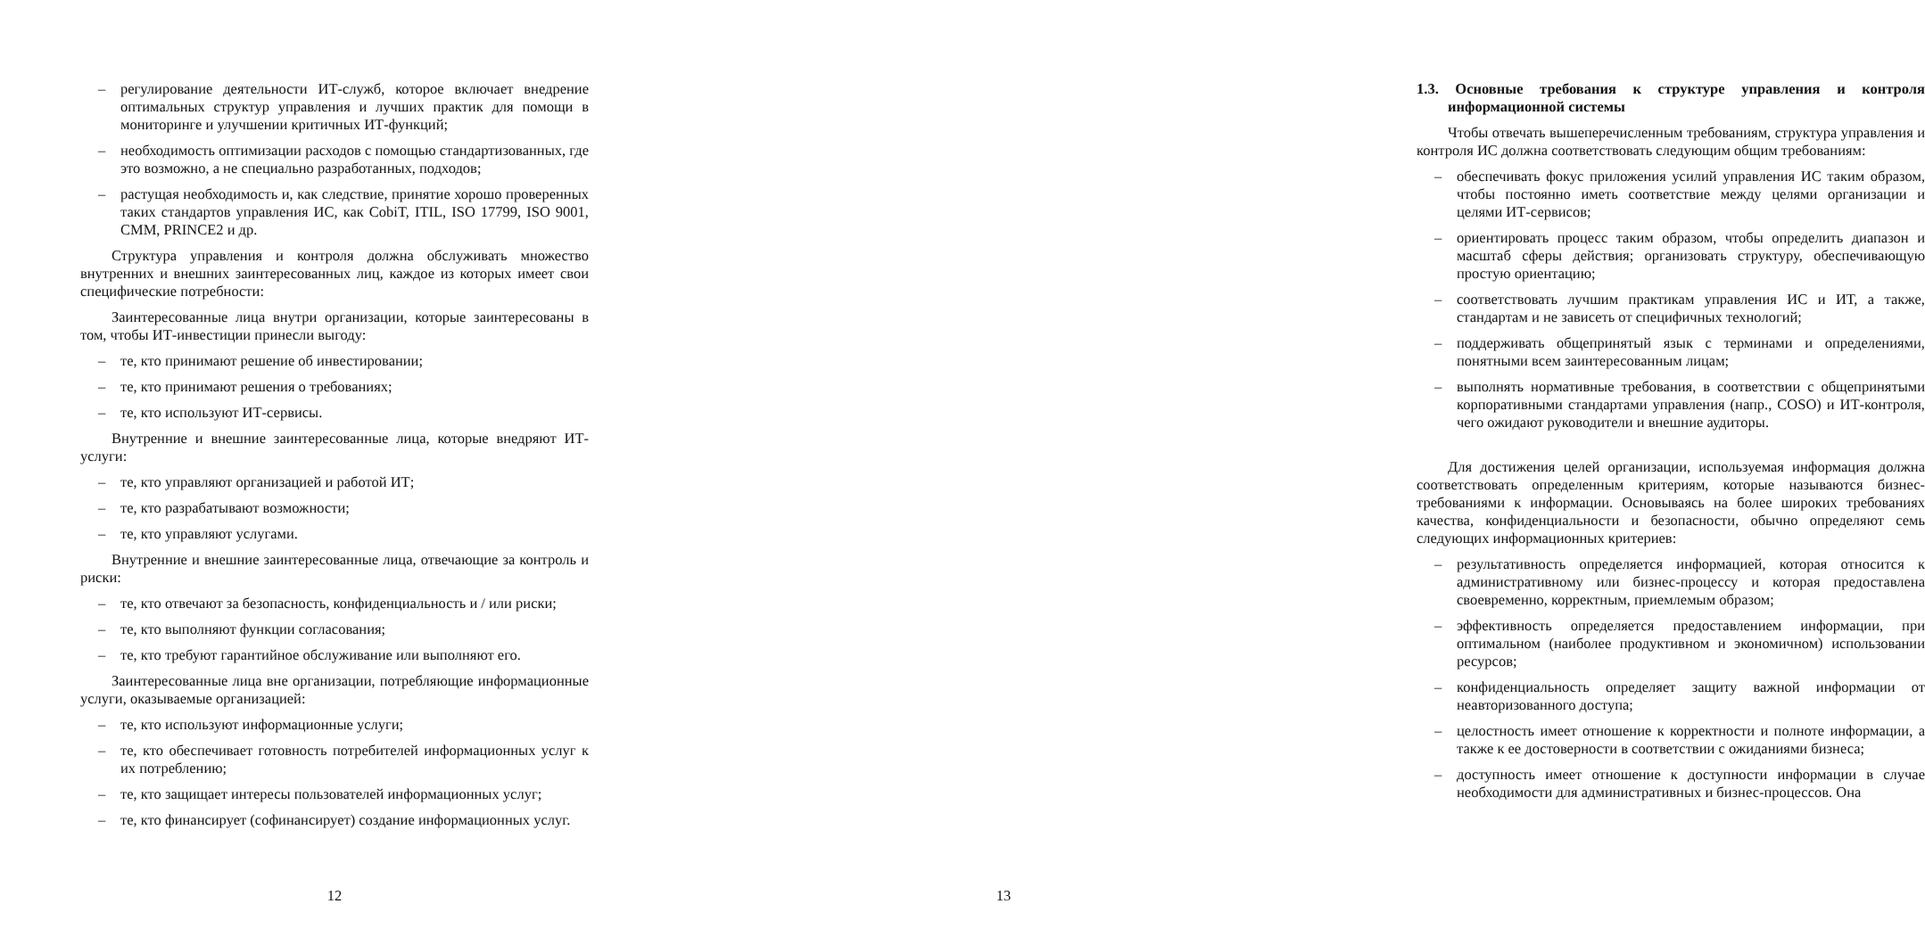– регулирование деятельности ИТ-служб, которое включает внедрение оптимальных структур управления и лучших практик для помощи в мониторинге и улучшении критичных ИТ-функций;
– необходимость оптимизации расходов с помощью стандартизованных, где это возможно, а не специально разработанных, подходов;
– растущая необходимость и, как следствие, принятие хорошо проверенных таких стандартов управления ИС, как CobiT, ITIL, ISO 17799, ISO 9001, CMM, PRINCE2 и др.
Структура управления и контроля должна обслуживать множество внутренних и внешних заинтересованных лиц, каждое из которых имеет свои специфические потребности:
Заинтересованные лица внутри организации, которые заинтересованы в том, чтобы ИТ-инвестиции принесли выгоду:
– те, кто принимают решение об инвестировании;
– те, кто принимают решения о требованиях;
– те, кто используют ИТ-сервисы.
Внутренние и внешние заинтересованные лица, которые внедряют ИТ-услуги:
– те, кто управляют организацией и работой ИТ;
– те, кто разрабатывают возможности;
– те, кто управляют услугами.
Внутренние и внешние заинтересованные лица, отвечающие за контроль и риски:
– те, кто отвечают за безопасность, конфиденциальность и / или риски;
– те, кто выполняют функции согласования;
– те, кто требуют гарантийное обслуживание или выполняют его.
Заинтересованные лица вне организации, потребляющие информационные услуги, оказываемые организацией:
– те, кто используют информационные услуги;
– те, кто обеспечивает готовность потребителей информационных услуг к их потреблению;
– те, кто защищает интересы пользователей информационных услуг;
– те, кто финансирует (софинансирует) создание информационных услуг.
12
1.3. Основные требования к структуре управления и контроля информационной системы
Чтобы отвечать вышеперечисленным требованиям, структура управления и контроля ИС должна соответствовать следующим общим требованиям:
– обеспечивать фокус приложения усилий управления ИС таким образом, чтобы постоянно иметь соответствие между целями организации и целями ИТ-сервисов;
– ориентировать процесс таким образом, чтобы определить диапазон и масштаб сферы действия; организовать структуру, обеспечивающую простую ориентацию;
– соответствовать лучшим практикам управления ИС и ИТ, а также, стандартам и не зависеть от специфичных технологий;
– поддерживать общепринятый язык с терминами и определениями, понятными всем заинтересованным лицам;
– выполнять нормативные требования, в соответствии с общепринятыми корпоративными стандартами управления (напр., COSO) и ИТ-контроля, чего ожидают руководители и внешние аудиторы.
Для достижения целей организации, используемая информация должна соответствовать определенным критериям, которые называются бизнес-требованиями к информации. Основываясь на более широких требованиях качества, конфиденциальности и безопасности, обычно определяют семь следующих информационных критериев:
– результативность определяется информацией, которая относится к административному или бизнес-процессу и которая предоставлена своевременно, корректным, приемлемым образом;
– эффективность определяется предоставлением информации, при оптимальном (наиболее продуктивном и экономичном) использовании ресурсов;
– конфиденциальность определяет защиту важной информации от неавторизованного доступа;
– целостность имеет отношение к корректности и полноте информации, а также к ее достоверности в соответствии с ожиданиями бизнеса;
– доступность имеет отношение к доступности информации в случае необходимости для административных и бизнес-процессов. Она
13